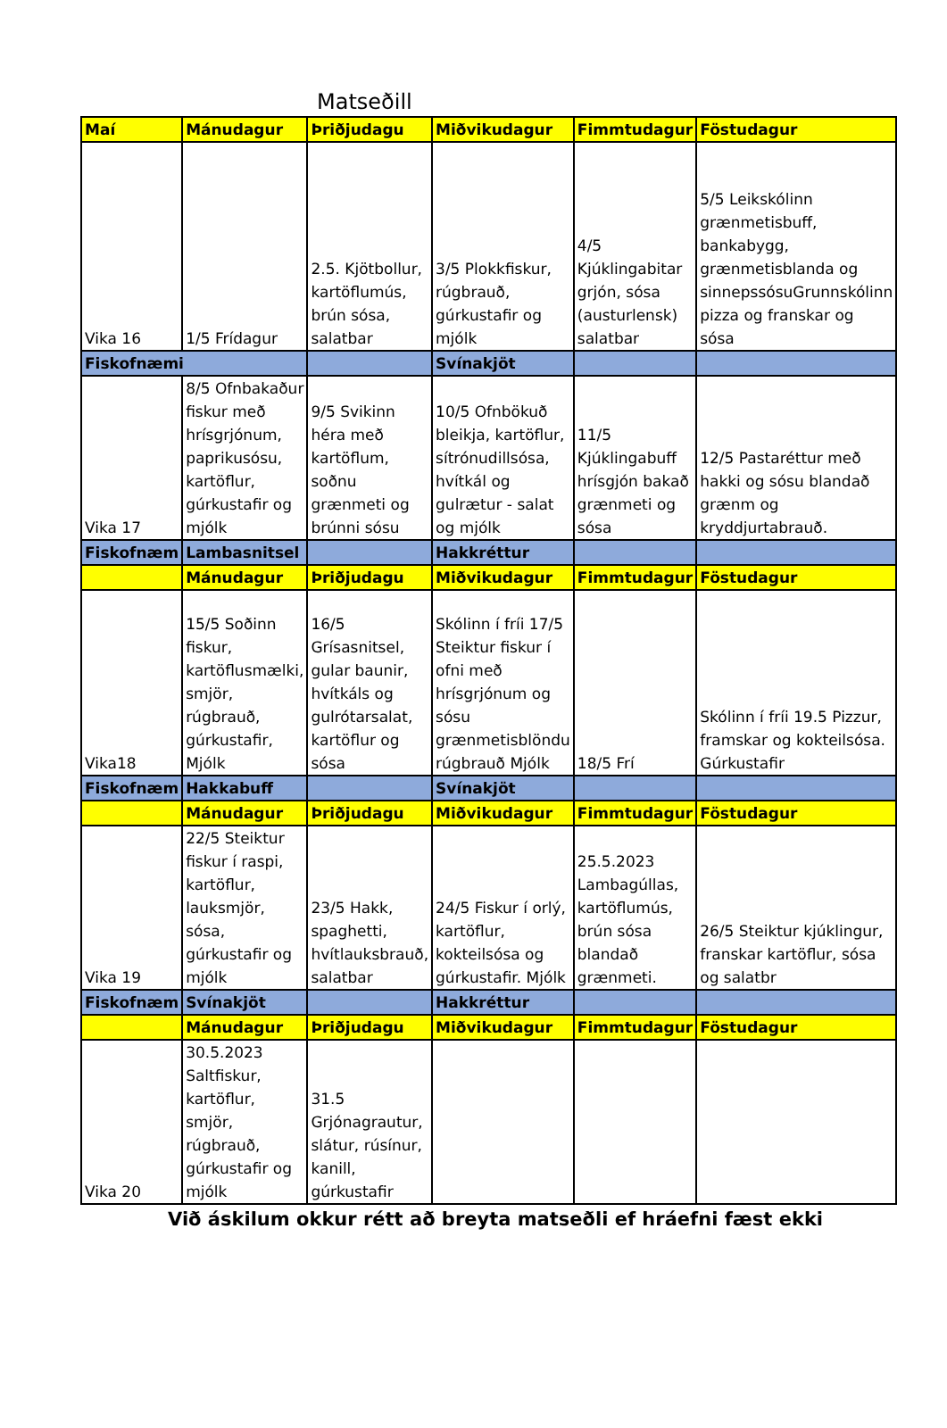Matseðill
| Maí | Mánudagur | Þriðjudagu | Miðvikudagur | Fimmtudagur | Föstudagur |
| Vika 16 | 1/5 Frídagur | 2.5. Kjötbollur, kartöflumús, brún sósa, salatbar | 3/5 Plokkfiskur, rúgbrauð, gúrkustafir og mjólk | 4/5 Kjúklingabitar grjón, sósa (austurlensk) salatbar | 5/5 Leikskólinn grænmetisbuff, bankabygg, grænmetisblanda og sinnepssósuGrunnskólinn pizza og franskar og sósa |
| Fiskofnæmi | | | Svínakjöt | | |
| Vika 17 | 8/5 Ofnbakaður fiskur með hrísgrjónum, paprikusósu, kartöflur, gúrkustafir og mjólk | 9/5 Svikinn héra með kartöflum, soðnu grænmeti og brúnni sósu | 10/5 Ofnbökuð bleikja, kartöflur, sítrónudillsósa, hvítkál og gulrætur - salat og mjólk | 11/5 Kjúklingabuff hrísgjón bakað grænmeti og sósa | 12/5 Pastaréttur með hakki og sósu blandað grænm og kryddjurtabrauð. |
| Fiskofnæm | Lambasnitsel | | Hakkréttur | | |
| | Mánudagur | Þriðjudagu | Miðvikudagur | Fimmtudagur | Föstudagur |
| Vika18 | 15/5 Soðinn fiskur, kartöflusmælki, smjör, rúgbrauð, gúrkustafir, Mjólk | 16/5 Grísasnitsel, gular baunir, hvítkáls og gulrótarsalat, kartöflur og sósa | Skólinn í fríi 17/5 Steiktur fiskur í ofni með hrísgrjónum og sósu grænmetisblöndu rúgbrauð Mjólk | 18/5 Frí | Skólinn í fríi 19.5 Pizzur, framskar og kokteilsósa. Gúrkustafir |
| Fiskofnæm | Hakkabuff | | Svínakjöt | | |
| | Mánudagur | Þriðjudagu | Miðvikudagur | Fimmtudagur | Föstudagur |
| Vika 19 | 22/5 Steiktur fiskur í raspi, kartöflur, lauksmjör, sósa, gúrkustafir og mjólk | 23/5 Hakk, spaghetti, hvítlauksbrauð, salatbar | 24/5 Fiskur í orlý, kartöflur, kokteilsósa og gúrkustafir. Mjólk | 25.5.2023 Lambagúllas, kartöflumús, brún sósa blandað grænmeti. | 26/5 Steiktur kjúklingur, franskar kartöflur, sósa og salatbr |
| Fiskofnæm | Svínakjöt | | Hakkréttur | | |
| | Mánudagur | Þriðjudagu | Miðvikudagur | Fimmtudagur | Föstudagur |
| Vika 20 | 30.5.2023 Saltfiskur, kartöflur, smjör, rúgbrauð, gúrkustafir og mjólk | 31.5 Grjónagrautur, slátur, rúsínur, kanill, gúrkustafir | | | |
Við áskilum okkur rétt að breyta matseðli ef hráefni fæst ekki